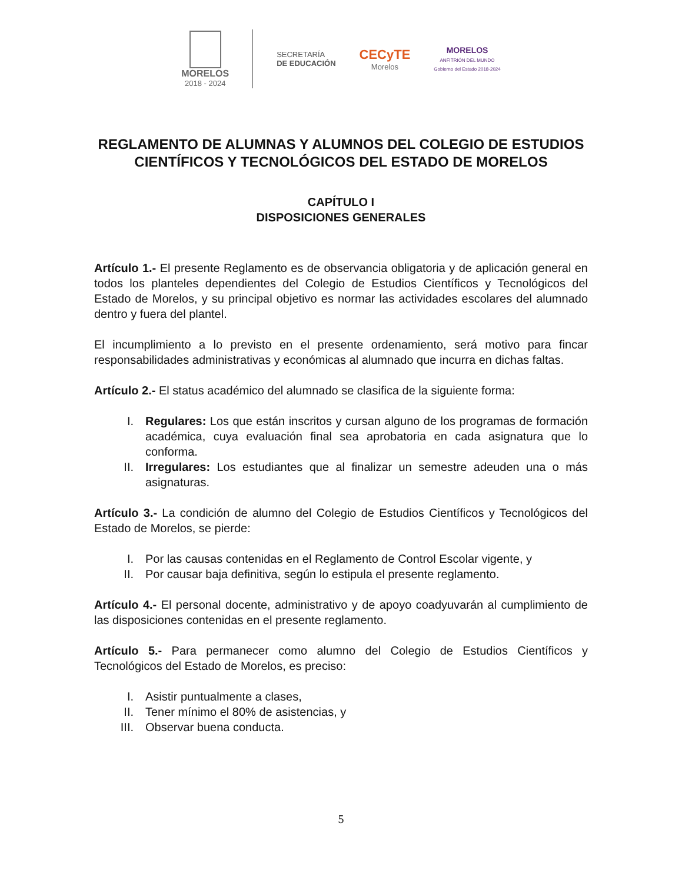MORELOS
2018 - 2024
SECRETARÍA
DE EDUCACIÓN
CECyTE
Morelos
MORELOS
ANFITRIÓN DEL MUNDO
Gobierno del Estado 2018-2024
REGLAMENTO DE ALUMNAS Y ALUMNOS DEL COLEGIO DE ESTUDIOS CIENTÍFICOS Y TECNOLÓGICOS DEL ESTADO DE MORELOS
CAPÍTULO I
DISPOSICIONES GENERALES
Artículo 1.- El presente Reglamento es de observancia obligatoria y de aplicación general en todos los planteles dependientes del Colegio de Estudios Científicos y Tecnológicos del Estado de Morelos, y su principal objetivo es normar las actividades escolares del alumnado dentro y fuera del plantel.
El incumplimiento a lo previsto en el presente ordenamiento, será motivo para fincar responsabilidades administrativas y económicas al alumnado que incurra en dichas faltas.
Artículo 2.- El status académico del alumnado se clasifica de la siguiente forma:
I. Regulares: Los que están inscritos y cursan alguno de los programas de formación académica, cuya evaluación final sea aprobatoria en cada asignatura que lo conforma.
II. Irregulares: Los estudiantes que al finalizar un semestre adeuden una o más asignaturas.
Artículo 3.- La condición de alumno del Colegio de Estudios Científicos y Tecnológicos del Estado de Morelos, se pierde:
I. Por las causas contenidas en el Reglamento de Control Escolar vigente, y
II. Por causar baja definitiva, según lo estipula el presente reglamento.
Artículo 4.- El personal docente, administrativo y de apoyo coadyuvarán al cumplimiento de las disposiciones contenidas en el presente reglamento.
Artículo 5.- Para permanecer como alumno del Colegio de Estudios Científicos y Tecnológicos del Estado de Morelos, es preciso:
I. Asistir puntualmente a clases,
II. Tener mínimo el 80% de asistencias, y
III. Observar buena conducta.
5